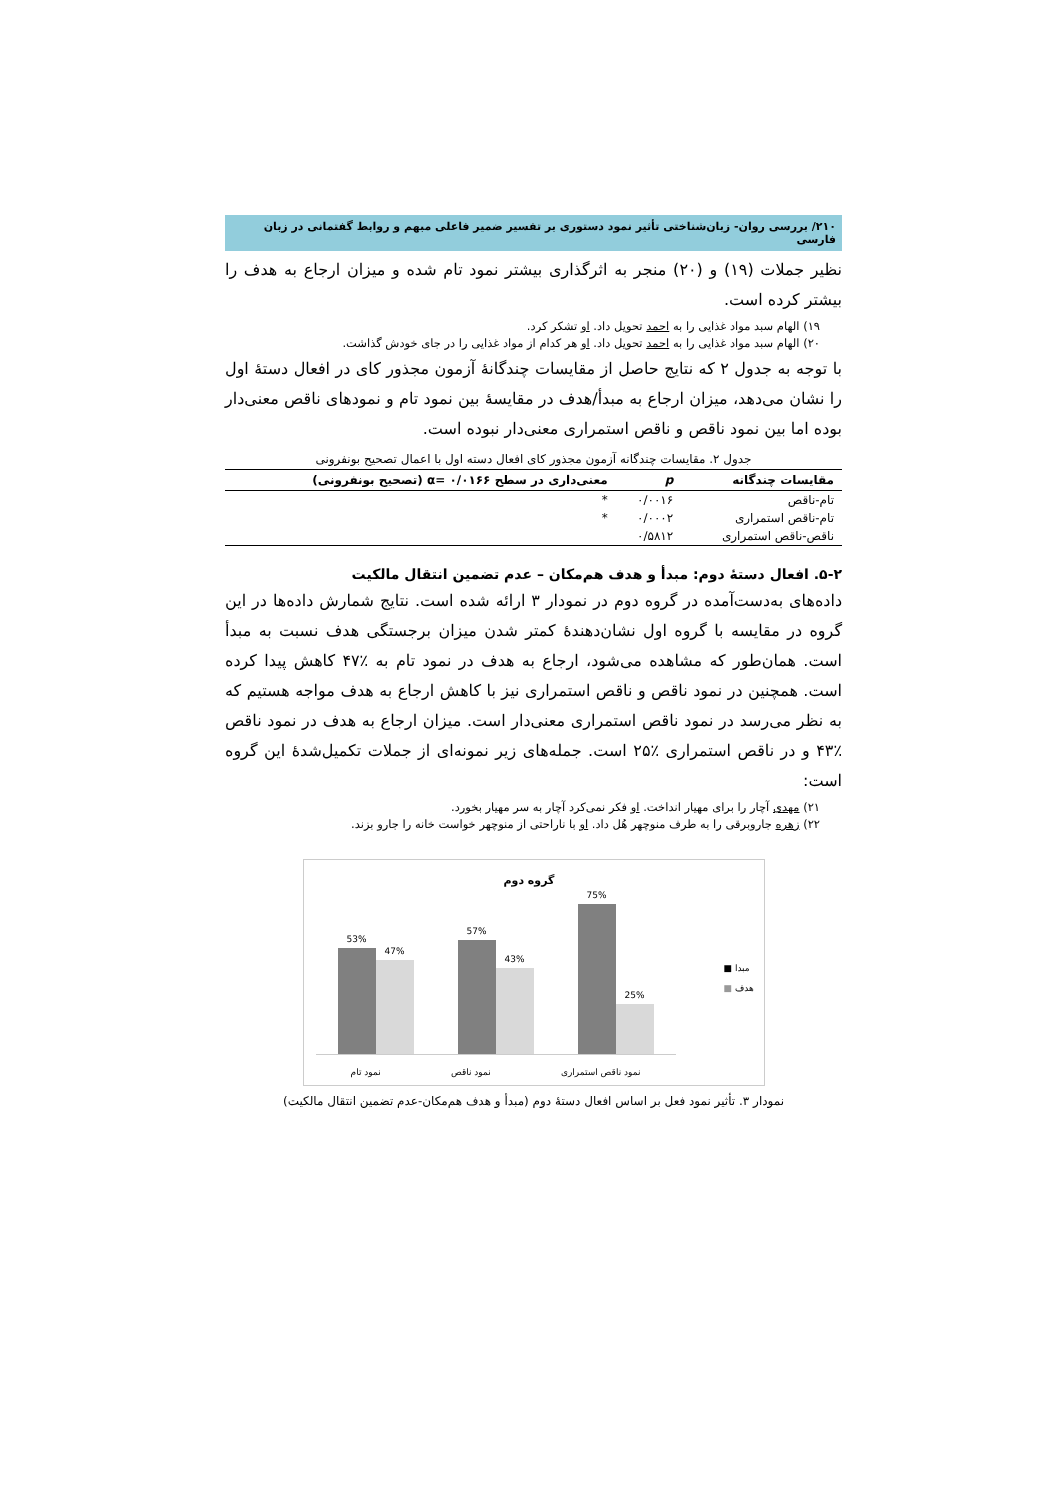۲۱۰/ بررسی روان- زبان‌شناختی تأثیر نمود دستوری بر تفسیر ضمیر فاعلی مبهم و روابط گفتمانی در زبان فارسی
نظیر جملات (۱۹) و (۲۰) منجر به اثرگذاری بیشتر نمود تام شده و میزان ارجاع به هدف را بیشتر کرده است.
۱۹) الهام سبد مواد غذایی را به احمد تحویل داد. او تشکر کرد.
۲۰) الهام سبد مواد غذایی را به احمد تحویل داد. او هر کدام از مواد غذایی را در جای خودش گذاشت.
با توجه به جدول ۲ که نتایج حاصل از مقایسات چندگانهٔ آزمون مجذور کای در افعال دستهٔ اول را نشان می‌دهد، میزان ارجاع به مبدأ/هدف در مقایسهٔ بین نمود تام و نمودهای ناقص معنی‌دار بوده اما بین نمود ناقص و ناقص استمراری معنی‌دار نبوده است.
جدول ۲. مقایسات چندگانه آزمون مجذور کای افعال دسته اول با اعمال تصحیح بونفرونی
| مقایسات چندگانه | p | معنی‌داری در سطح ۰/۰۱۶۶ =α (تصحیح بونفرونی) |
| --- | --- | --- |
| تام-ناقص | ۰/۰۰۱۶ | * |
| تام-ناقص استمراری | ۰/۰۰۰۲ | * |
| ناقص-ناقص استمراری | ۰/۵۸۱۲ | |
۵-۲. افعال دستهٔ دوم: مبدأ و هدف هم‌مکان – عدم تضمین انتقال مالکیت
داده‌های به‌دست‌آمده در گروه دوم در نمودار ۳ ارائه شده است. نتایج شمارش داده‌ها در این گروه در مقایسه با گروه اول نشان‌دهندهٔ کمتر شدن میزان برجستگی هدف نسبت به مبدأ است. همان‌طور که مشاهده می‌شود، ارجاع به هدف در نمود تام به ٪۴۷ کاهش پیدا کرده است. همچنین در نمود ناقص و ناقص استمراری نیز با کاهش ارجاع به هدف مواجه هستیم که به نظر می‌رسد در نمود ناقص استمراری معنی‌دار است. میزان ارجاع به هدف در نمود ناقص ٪۴۳ و در ناقص استمراری ٪۲۵ است. جمله‌های زیر نمونه‌ای از جملات تکمیل‌شدهٔ این گروه است:
۲۱) مهدی آچار را برای مهیار انداخت. او فکر نمی‌کرد آچار به سر مهیار بخورد.
۲۲) زهره جاروبرقی را به طرف منوچهر هُل داد. او با ناراحتی از منوچهر خواست خانه را جارو بزند.
گروه دوم
53%
47%
57%
43%
75%
25%
نمود تام نمود ناقص نمود ناقص استمراری
■ مبدا
■ هدف
نمودار ۳. تأثیر نمود فعل بر اساس افعال دستهٔ دوم (مبدأ و هدف هم‌مکان-عدم تضمین انتقال مالکیت)